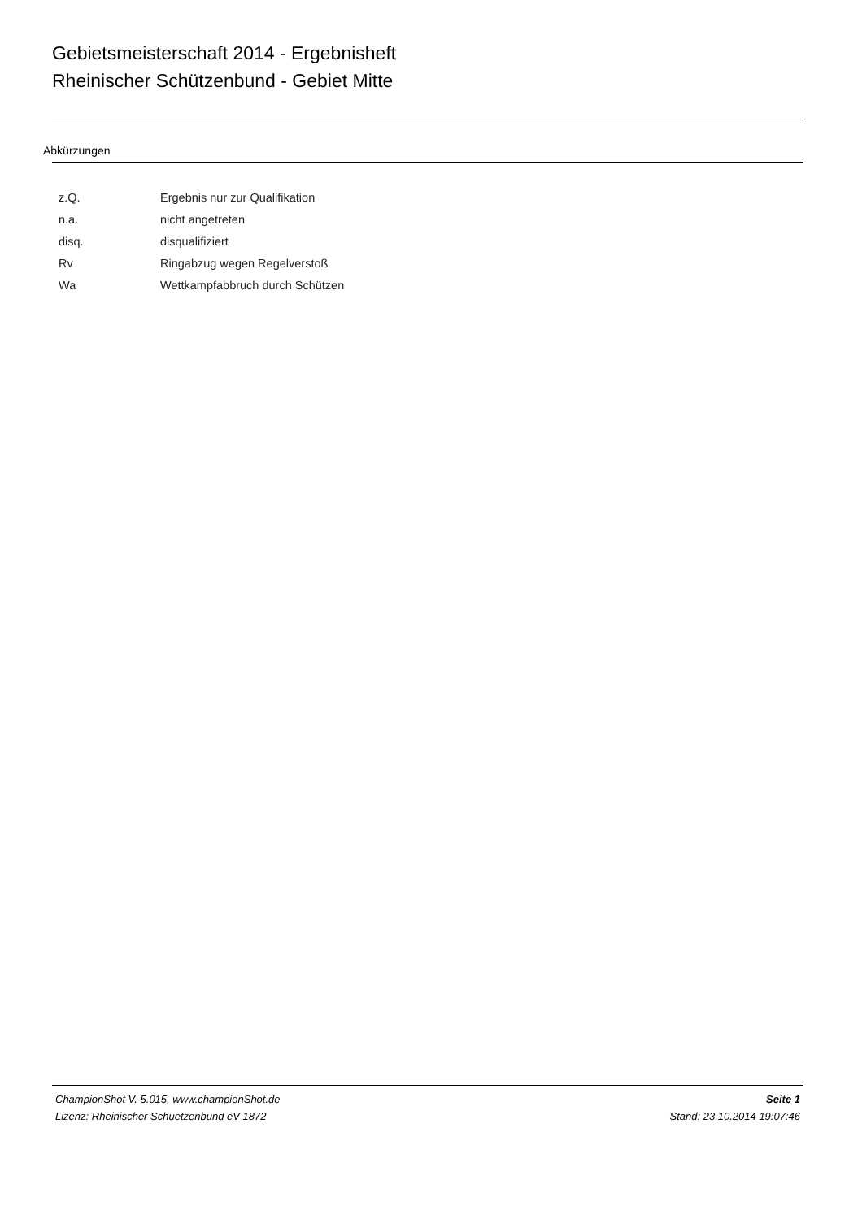Gebietsmeisterschaft 2014 - Ergebnisheft
Rheinischer Schützenbund - Gebiet Mitte
Abkürzungen
| z.Q. | Ergebnis nur zur Qualifikation |
| n.a. | nicht angetreten |
| disq. | disqualifiziert |
| Rv | Ringabzug wegen Regelverstoß |
| Wa | Wettkampfabbruch durch Schützen |
ChampionShot V. 5.015, www.championShot.de
Lizenz: Rheinischer Schuetzenbund eV 1872
Seite 1
Stand: 23.10.2014 19:07:46